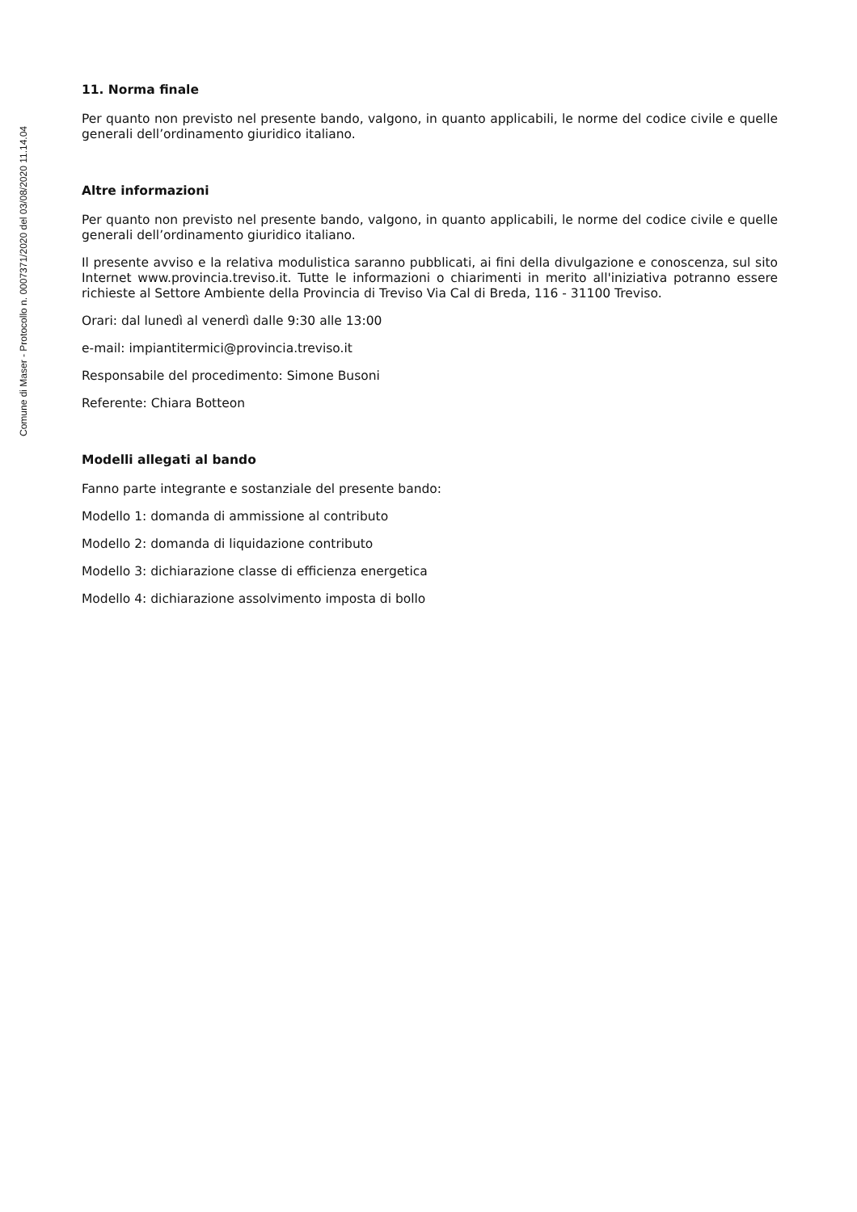Comune di Maser - Protocollo n. 0007371/2020 del 03/08/2020 11.14.04
11. Norma finale
Per quanto non previsto nel presente bando, valgono, in quanto applicabili, le norme del codice civile e quelle generali dell’ordinamento giuridico italiano.
Altre informazioni
Per quanto non previsto nel presente bando, valgono, in quanto applicabili, le norme del codice civile e quelle generali dell’ordinamento giuridico italiano.
Il presente avviso e la relativa modulistica saranno pubblicati, ai fini della divulgazione e conoscenza, sul sito Internet www.provincia.treviso.it. Tutte le informazioni o chiarimenti in merito all'iniziativa potranno essere richieste al Settore Ambiente della Provincia di Treviso Via Cal di Breda, 116 - 31100 Treviso.
Orari: dal lunedì al venerdì dalle 9:30 alle 13:00
e-mail: impiantitermici@provincia.treviso.it
Responsabile del procedimento: Simone Busoni
Referente: Chiara Botteon
Modelli allegati al bando
Fanno parte integrante e sostanziale del presente bando:
Modello 1: domanda di ammissione al contributo
Modello 2: domanda di liquidazione contributo
Modello 3: dichiarazione classe di efficienza energetica
Modello 4: dichiarazione assolvimento imposta di bollo